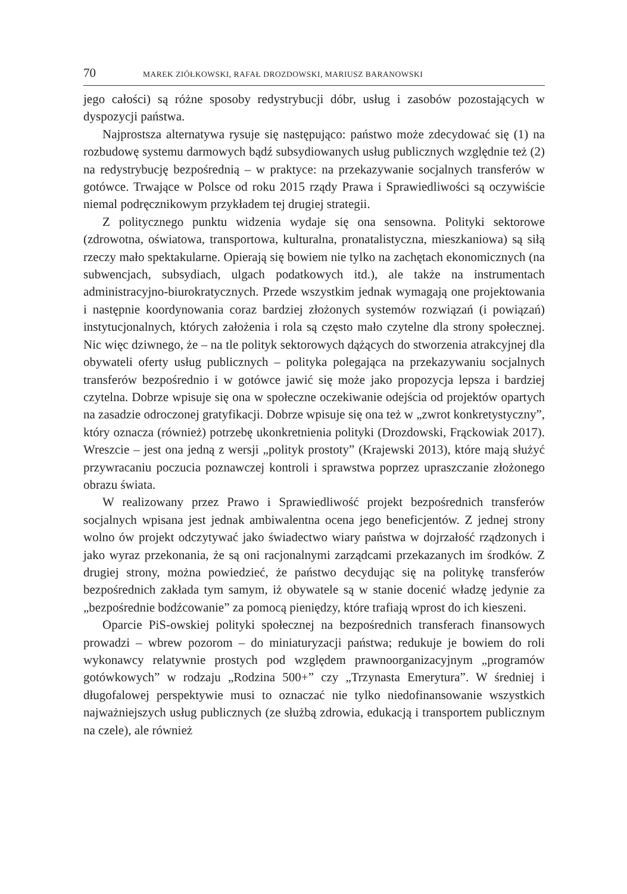70 MAREK ZIÓŁKOWSKI, RAFAŁ DROZDOWSKI, MARIUSZ BARANOWSKI
jego całości) są różne sposoby redystrybucji dóbr, usług i zasobów pozostających w dyspozycji państwa.
Najprostsza alternatywa rysuje się następująco: państwo może zdecydować się (1) na rozbudowę systemu darmowych bądź subsydiowanych usług publicznych względnie też (2) na redystrybucję bezpośrednią – w praktyce: na przekazywanie socjalnych transferów w gotówce. Trwające w Polsce od roku 2015 rządy Prawa i Sprawiedliwości są oczywiście niemal podręcznikowym przykładem tej drugiej strategii.
Z politycznego punktu widzenia wydaje się ona sensowna. Polityki sektorowe (zdrowotna, oświatowa, transportowa, kulturalna, pronatalistyczna, mieszkaniowa) są siłą rzeczy mało spektakularne. Opierają się bowiem nie tylko na zachętach ekonomicznych (na subwencjach, subsydiach, ulgach podatkowych itd.), ale także na instrumentach administracyjno-biurokratycznych. Przede wszystkim jednak wymagają one projektowania i następnie koordynowania coraz bardziej złożonych systemów rozwiązań (i powiązań) instytucjonalnych, których założenia i rola są często mało czytelne dla strony społecznej. Nic więc dziwnego, że – na tle polityk sektorowych dążących do stworzenia atrakcyjnej dla obywateli oferty usług publicznych – polityka polegająca na przekazywaniu socjalnych transferów bezpośrednio i w gotówce jawić się może jako propozycja lepsza i bardziej czytelna. Dobrze wpisuje się ona w społeczne oczekiwanie odejścia od projektów opartych na zasadzie odroczonej gratyfikacji. Dobrze wpisuje się ona też w „zwrot konkretystyczny”, który oznacza (również) potrzebę ukonkretnienia polityki (Drozdowski, Frąckowiak 2017). Wreszcie – jest ona jedną z wersji „polityk prostoty” (Krajewski 2013), które mają służyć przywracaniu poczucia poznawczej kontroli i sprawstwa poprzez upraszczanie złożonego obrazu świata.
W realizowany przez Prawo i Sprawiedliwość projekt bezpośrednich transferów socjalnych wpisana jest jednak ambiwalentna ocena jego beneficjentów. Z jednej strony wolno ów projekt odczytywać jako świadectwo wiary państwa w dojrzałość rządzonych i jako wyraz przekonania, że są oni racjonalnymi zarządcami przekazanych im środków. Z drugiej strony, można powiedzieć, że państwo decydując się na politykę transferów bezpośrednich zakłada tym samym, iż obywatele są w stanie docenić władzę jedynie za „bezpośrednie bodźcowanie” za pomocą pieniędzy, które trafiają wprost do ich kieszeni.
Oparcie PiS-owskiej polityki społecznej na bezpośrednich transferach finansowych prowadzi – wbrew pozorom – do miniaturyzacji państwa; redukuje je bowiem do roli wykonawcy relatywnie prostych pod względem prawnoorganizacyjnym „programów gotówkowych” w rodzaju „Rodzina 500+” czy „Trzynasta Emerytura”. W średniej i długofalowej perspektywie musi to oznaczać nie tylko niedofinansowanie wszystkich najważniejszych usług publicznych (ze służbą zdrowia, edukacją i transportem publicznym na czele), ale również